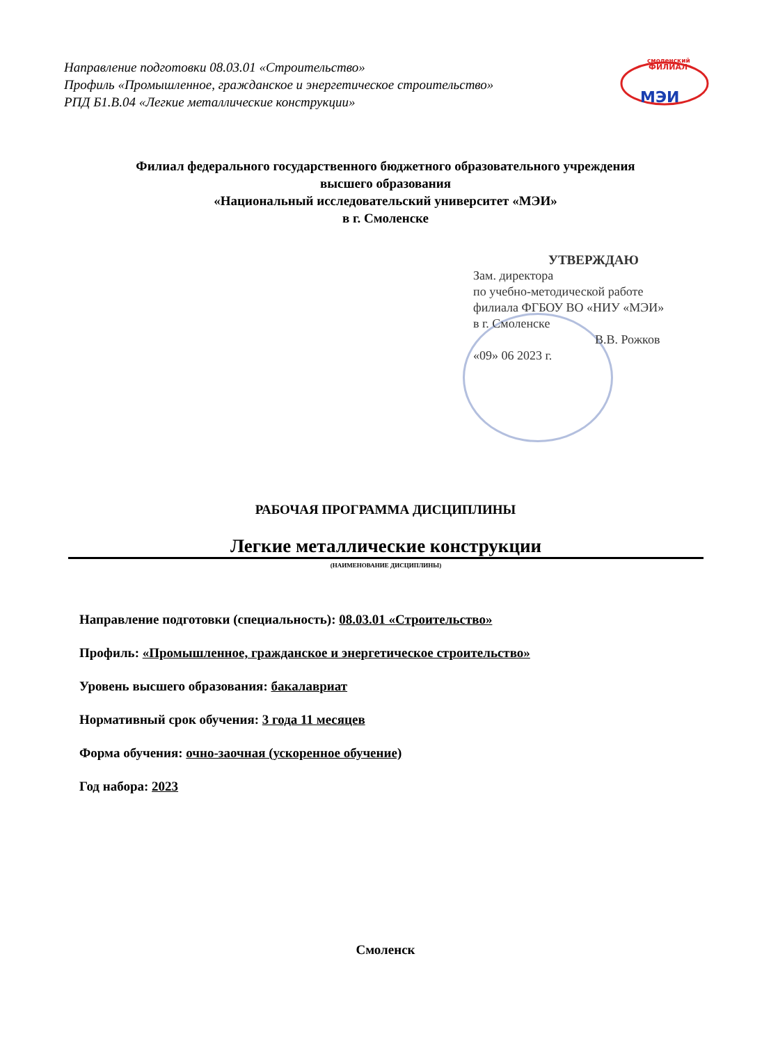Направление подготовки 08.03.01 «Строительство»
Профиль «Промышленное, гражданское и энергетическое строительство»
РПД Б1.В.04 «Легкие металлические конструкции»
смоленский
ФИЛИАЛ
МЭИ
Филиал федерального государственного бюджетного образовательного учреждения
высшего образования
«Национальный исследовательский университет «МЭИ»
в г. Смоленске
УТВЕРЖДАЮ
Зам. директора
по учебно-методической работе
филиала ФГБОУ ВО «НИУ «МЭИ»
в г. Смоленске
В.В. Рожков
«09» 06 2023 г.
РАБОЧАЯ ПРОГРАММА ДИСЦИПЛИНЫ
Легкие металлические конструкции
(НАИМЕНОВАНИЕ ДИСЦИПЛИНЫ)
Направление подготовки (специальность): 08.03.01 «Строительство»
Профиль: «Промышленное, гражданское и энергетическое строительство»
Уровень высшего образования: бакалавриат
Нормативный срок обучения: 3 года 11 месяцев
Форма обучения: очно-заочная (ускоренное обучение)
Год набора: 2023
Смоленск